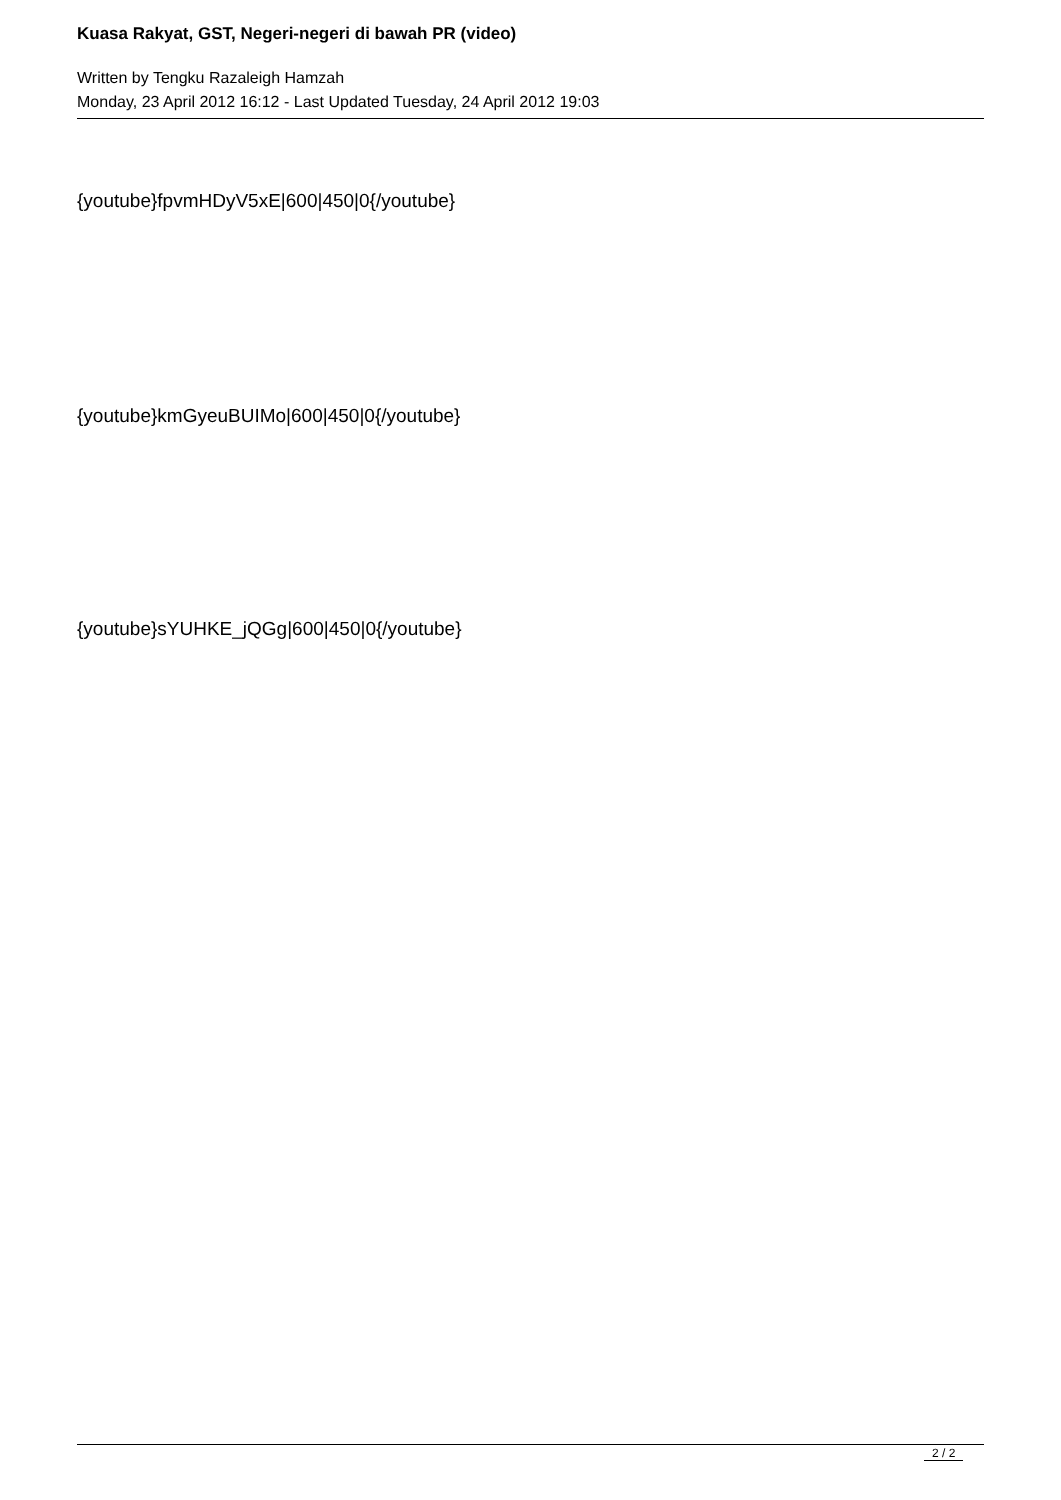Kuasa Rakyat, GST, Negeri-negeri di bawah PR (video)
Written by Tengku Razaleigh Hamzah
Monday, 23 April 2012 16:12 - Last Updated Tuesday, 24 April 2012 19:03
{youtube}fpvmHDyV5xE|600|450|0{/youtube}
{youtube}kmGyeuBUIMo|600|450|0{/youtube}
{youtube}sYUHKE_jQGg|600|450|0{/youtube}
2 / 2